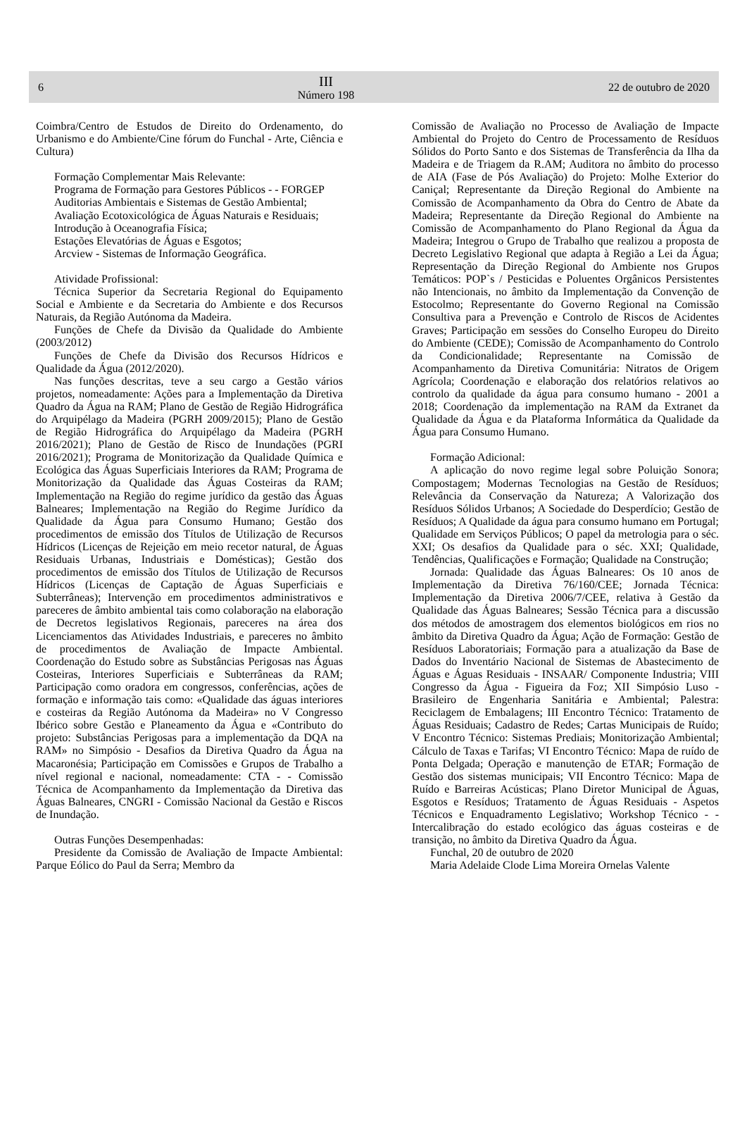6
III
Número 198
22 de outubro de 2020
Coimbra/Centro de Estudos de Direito do Ordenamento, do Urbanismo e do Ambiente/Cine fórum do Funchal - Arte, Ciência e Cultura)
Formação Complementar Mais Relevante:
Programa de Formação para Gestores Públicos - - FORGEP
Auditorias Ambientais e Sistemas de Gestão Ambiental;
Avaliação Ecotoxicológica de Águas Naturais e Residuais;
Introdução à Oceanografia Física;
Estações Elevatórias de Águas e Esgotos;
Arcview - Sistemas de Informação Geográfica.
Atividade Profissional:
Técnica Superior da Secretaria Regional do Equipamento Social e Ambiente e da Secretaria do Ambiente e dos Recursos Naturais, da Região Autónoma da Madeira.
Funções de Chefe da Divisão da Qualidade do Ambiente (2003/2012)
Funções de Chefe da Divisão dos Recursos Hídricos e Qualidade da Água (2012/2020).
Nas funções descritas, teve a seu cargo a Gestão vários projetos, nomeadamente: Ações para a Implementação da Diretiva Quadro da Água na RAM; Plano de Gestão de Região Hidrográfica do Arquipélago da Madeira (PGRH 2009/2015); Plano de Gestão de Região Hidrográfica do Arquipélago da Madeira (PGRH 2016/2021); Plano de Gestão de Risco de Inundações (PGRI 2016/2021); Programa de Monitorização da Qualidade Química e Ecológica das Águas Superficiais Interiores da RAM; Programa de Monitorização da Qualidade das Águas Costeiras da RAM; Implementação na Região do regime jurídico da gestão das Águas Balneares; Implementação na Região do Regime Jurídico da Qualidade da Água para Consumo Humano; Gestão dos procedimentos de emissão dos Títulos de Utilização de Recursos Hídricos (Licenças de Rejeição em meio recetor natural, de Águas Residuais Urbanas, Industriais e Domésticas); Gestão dos procedimentos de emissão dos Títulos de Utilização de Recursos Hídricos (Licenças de Captação de Águas Superficiais e Subterrâneas); Intervenção em procedimentos administrativos e pareceres de âmbito ambiental tais como colaboração na elaboração de Decretos legislativos Regionais, pareceres na área dos Licenciamentos das Atividades Industriais, e pareceres no âmbito de procedimentos de Avaliação de Impacte Ambiental. Coordenação do Estudo sobre as Substâncias Perigosas nas Águas Costeiras, Interiores Superficiais e Subterrâneas da RAM; Participação como oradora em congressos, conferências, ações de formação e informação tais como: «Qualidade das águas interiores e costeiras da Região Autónoma da Madeira» no V Congresso Ibérico sobre Gestão e Planeamento da Água e «Contributo do projeto: Substâncias Perigosas para a implementação da DQA na RAM» no Simpósio - Desafios da Diretiva Quadro da Água na Macaronésia; Participação em Comissões e Grupos de Trabalho a nível regional e nacional, nomeadamente: CTA - - Comissão Técnica de Acompanhamento da Implementação da Diretiva das Águas Balneares, CNGRI - Comissão Nacional da Gestão e Riscos de Inundação.
Outras Funções Desempenhadas:
Presidente da Comissão de Avaliação de Impacte Ambiental: Parque Eólico do Paul da Serra; Membro da
Comissão de Avaliação no Processo de Avaliação de Impacte Ambiental do Projeto do Centro de Processamento de Resíduos Sólidos do Porto Santo e dos Sistemas de Transferência da Ilha da Madeira e de Triagem da R.AM; Auditora no âmbito do processo de AIA (Fase de Pós Avaliação) do Projeto: Molhe Exterior do Caniçal; Representante da Direção Regional do Ambiente na Comissão de Acompanhamento da Obra do Centro de Abate da Madeira; Representante da Direção Regional do Ambiente na Comissão de Acompanhamento do Plano Regional da Água da Madeira; Integrou o Grupo de Trabalho que realizou a proposta de Decreto Legislativo Regional que adapta à Região a Lei da Água; Representação da Direção Regional do Ambiente nos Grupos Temáticos: POP`s / Pesticidas e Poluentes Orgânicos Persistentes não Intencionais, no âmbito da Implementação da Convenção de Estocolmo; Representante do Governo Regional na Comissão Consultiva para a Prevenção e Controlo de Riscos de Acidentes Graves; Participação em sessões do Conselho Europeu do Direito do Ambiente (CEDE); Comissão de Acompanhamento do Controlo da Condicionalidade; Representante na Comissão de Acompanhamento da Diretiva Comunitária: Nitratos de Origem Agrícola; Coordenação e elaboração dos relatórios relativos ao controlo da qualidade da água para consumo humano - 2001 a 2018; Coordenação da implementação na RAM da Extranet da Qualidade da Água e da Plataforma Informática da Qualidade da Água para Consumo Humano.
Formação Adicional:
A aplicação do novo regime legal sobre Poluição Sonora; Compostagem; Modernas Tecnologias na Gestão de Resíduos; Relevância da Conservação da Natureza; A Valorização dos Resíduos Sólidos Urbanos; A Sociedade do Desperdício; Gestão de Resíduos; A Qualidade da água para consumo humano em Portugal; Qualidade em Serviços Públicos; O papel da metrologia para o séc. XXI; Os desafios da Qualidade para o séc. XXI; Qualidade, Tendências, Qualificações e Formação; Qualidade na Construção;
Jornada: Qualidade das Águas Balneares: Os 10 anos de Implementação da Diretiva 76/160/CEE; Jornada Técnica: Implementação da Diretiva 2006/7/CEE, relativa à Gestão da Qualidade das Águas Balneares; Sessão Técnica para a discussão dos métodos de amostragem dos elementos biológicos em rios no âmbito da Diretiva Quadro da Água; Ação de Formação: Gestão de Resíduos Laboratoriais; Formação para a atualização da Base de Dados do Inventário Nacional de Sistemas de Abastecimento de Águas e Águas Residuais - INSAAR/ Componente Industria; VIII Congresso da Água - Figueira da Foz; XII Simpósio Luso - Brasileiro de Engenharia Sanitária e Ambiental; Palestra: Reciclagem de Embalagens; III Encontro Técnico: Tratamento de Águas Residuais; Cadastro de Redes; Cartas Municipais de Ruído; V Encontro Técnico: Sistemas Prediais; Monitorização Ambiental; Cálculo de Taxas e Tarifas; VI Encontro Técnico: Mapa de ruído de Ponta Delgada; Operação e manutenção de ETAR; Formação de Gestão dos sistemas municipais; VII Encontro Técnico: Mapa de Ruído e Barreiras Acústicas; Plano Diretor Municipal de Águas, Esgotos e Resíduos; Tratamento de Águas Residuais - Aspetos Técnicos e Enquadramento Legislativo; Workshop Técnico - - Intercalibração do estado ecológico das águas costeiras e de transição, no âmbito da Diretiva Quadro da Água.
Funchal, 20 de outubro de 2020
Maria Adelaide Clode Lima Moreira Ornelas Valente